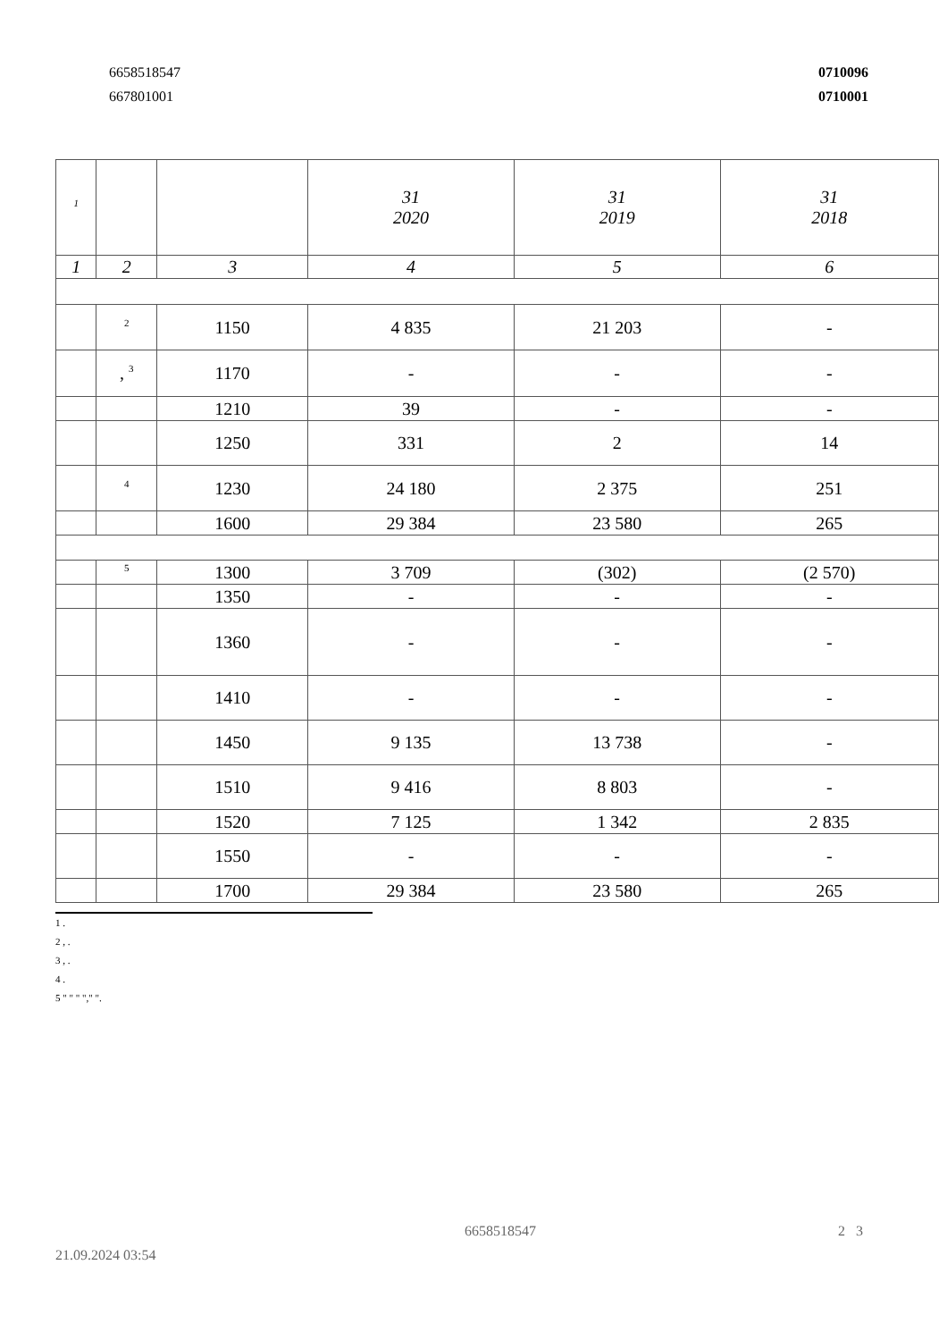6658518547 0710096
667801001 0710001
| <sup>1</sup> | | | 31 2020 | 31 2019 | 31 2018 |
| --- | --- | --- | --- | --- | --- |
| 1 | 2 | 3 | 4 | 5 | 6 |
| | <sup>2</sup> | 1150 | 4 835 | 21 203 | - |
| | , <sup>3</sup> | 1170 | - | - | - |
| | | 1210 | 39 | - | - |
| | | 1250 | 331 | 2 | 14 |
| | <sup>4</sup> | 1230 | 24 180 | 2 375 | 251 |
| | | 1600 | 29 384 | 23 580 | 265 |
| | <sup>5</sup> | 1300 | 3 709 | (302) | (2 570) |
| | | 1350 | - | - | - |
| | | 1360 | - | - | - |
| | | 1410 | - | - | - |
| | | 1450 | 9 135 | 13 738 | - |
| | | 1510 | 9 416 | 8 803 | - |
| | | 1520 | 7 125 | 1 342 | 2 835 |
| | | 1550 | - | - | - |
| | | 1700 | 29 384 | 23 580 | 265 |
1 .
2 , .
3 , .
4 .
5 " " " "," ".
6658518547 2 3
21.09.2024 03:54